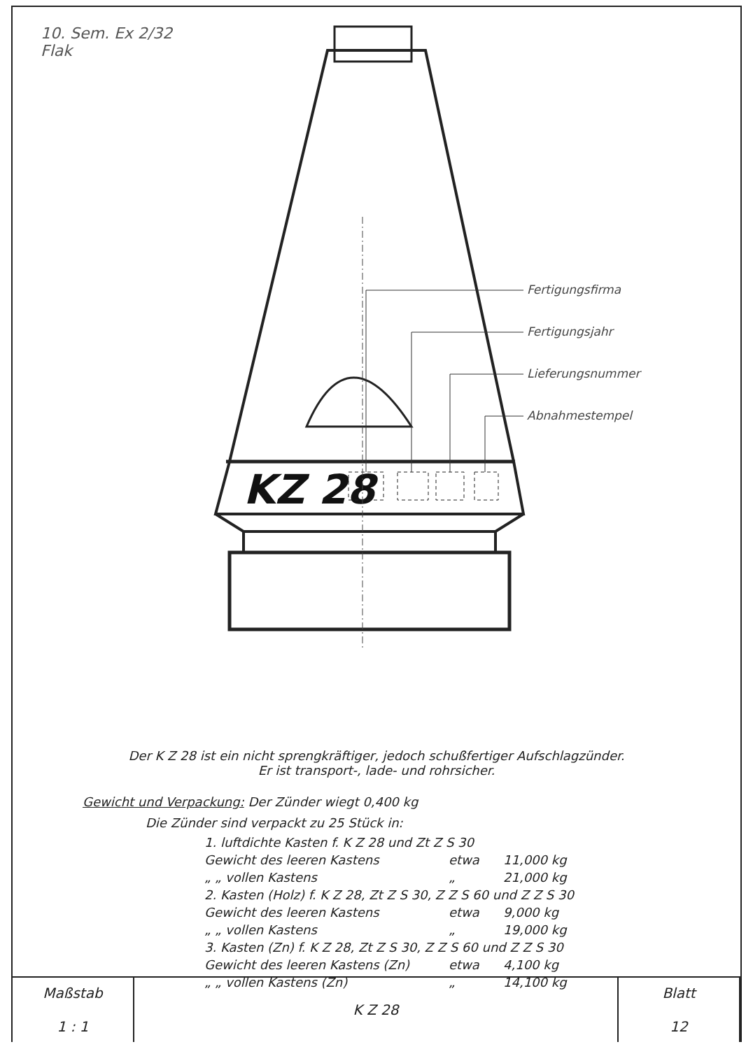10. Sem. Ex 2/32
Flak
KZ 28
Fertigungsfirma
Fertigungsjahr
Lieferungsnummer
Abnahmestempel
Der K Z 28 ist ein nicht sprengkräftiger, jedoch schußfertiger Aufschlagzünder.
Er ist transport-, lade- und rohrsicher.
Gewicht und Verpackung: Der Zünder wiegt 0,400 kg
Die Zünder sind verpackt zu 25 Stück in:
| 1. luftdichte Kasten f. K Z 28 und Zt Z S 30 | | |
| Gewicht des leeren Kastens | etwa | 11,000 kg |
| „ „ vollen Kastens | „ | 21,000 kg |
| 2. Kasten (Holz) f. K Z 28, Zt Z S 30, Z Z S 60 und Z Z S 30 | | |
| Gewicht des leeren Kastens | etwa | 9,000 kg |
| „ „ vollen Kastens | „ | 19,000 kg |
| 3. Kasten (Zn) f. K Z 28, Zt Z S 30, Z Z S 60 und Z Z S 30 | | |
| Gewicht des leeren Kastens (Zn) | etwa | 4,100 kg |
| „ „ vollen Kastens (Zn) | „ | 14,100 kg |
| Maßstab 1 : 1 | K Z 28 | Blatt 12 |